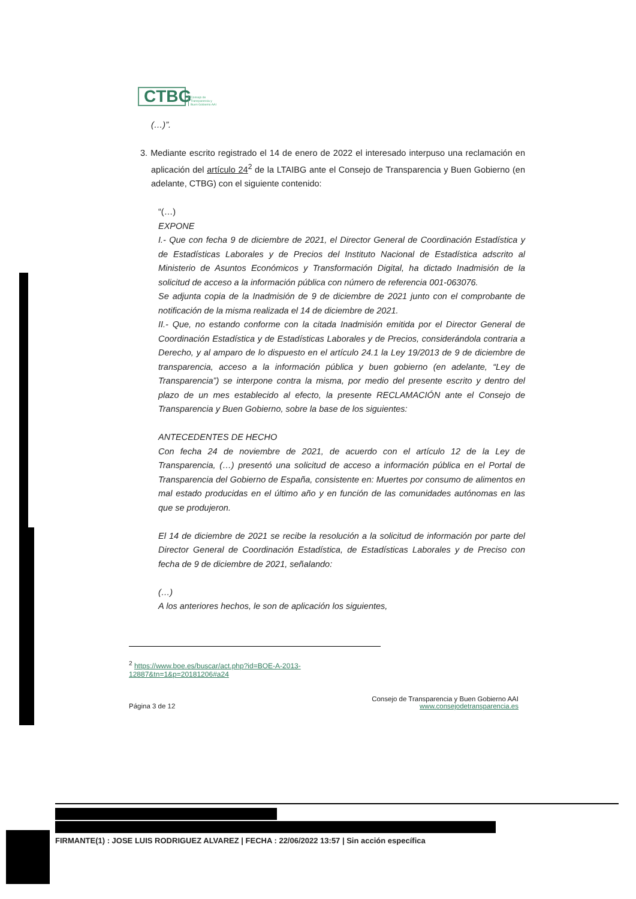CTBG
Consejo de
Transparencia y
Buen Gobierno AAI
(…)”.
3. Mediante escrito registrado el 14 de enero de 2022 el interesado interpuso una reclamación en aplicación del artículo 24<sup>2</sup> de la LTAIBG ante el Consejo de Transparencia y Buen Gobierno (en adelante, CTBG) con el siguiente contenido:
“(…)
EXPONE
I.- Que con fecha 9 de diciembre de 2021, el Director General de Coordinación Estadística y de Estadísticas Laborales y de Precios del Instituto Nacional de Estadística adscrito al Ministerio de Asuntos Económicos y Transformación Digital, ha dictado Inadmisión de la solicitud de acceso a la información pública con número de referencia 001-063076.
Se adjunta copia de la Inadmisión de 9 de diciembre de 2021 junto con el comprobante de notificación de la misma realizada el 14 de diciembre de 2021.
II.- Que, no estando conforme con la citada Inadmisión emitida por el Director General de Coordinación Estadística y de Estadísticas Laborales y de Precios, considerándola contraria a Derecho, y al amparo de lo dispuesto en el artículo 24.1 la Ley 19/2013 de 9 de diciembre de transparencia, acceso a la información pública y buen gobierno (en adelante, “Ley de Transparencia”) se interpone contra la misma, por medio del presente escrito y dentro del plazo de un mes establecido al efecto, la presente RECLAMACIÓN ante el Consejo de Transparencia y Buen Gobierno, sobre la base de los siguientes:
ANTECEDENTES DE HECHO
Con fecha 24 de noviembre de 2021, de acuerdo con el artículo 12 de la Ley de Transparencia, (…) presentó una solicitud de acceso a información pública en el Portal de Transparencia del Gobierno de España, consistente en: Muertes por consumo de alimentos en mal estado producidas en el último año y en función de las comunidades autónomas en las que se produjeron.
El 14 de diciembre de 2021 se recibe la resolución a la solicitud de información por parte del Director General de Coordinación Estadística, de Estadísticas Laborales y de Preciso con fecha de 9 de diciembre de 2021, señalando:
(…)
A los anteriores hechos, le son de aplicación los siguientes,
<sup>2</sup> https://www.boe.es/buscar/act.php?id=BOE-A-2013-12887&tn=1&p=20181206#a24
Página 3 de 12 Consejo de Transparencia y Buen Gobierno AAI
www.consejodetransparencia.es
FIRMANTE(1) : JOSE LUIS RODRIGUEZ ALVAREZ | FECHA : 22/06/2022 13:57 | Sin acción específica